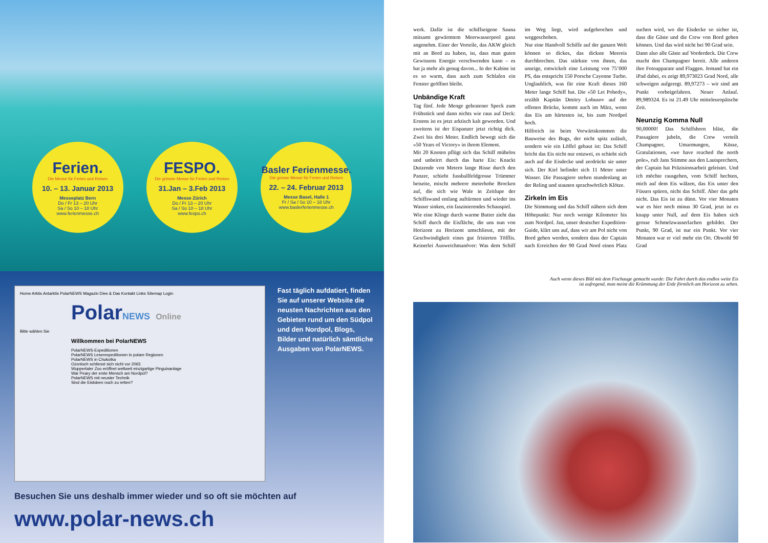Ferien.
Die Messe für Ferien und Reisen
10. – 13. Januar 2013
Messeplatz Bern
Do / Fr 13 – 20 Uhr
Sa / So 10 – 18 Uhr
www.ferienmesse.ch
FESPO.
Die grösste Messe für Ferien und Reisen
31.Jan – 3.Feb 2013
Messe Zürich
Do / Fr 13 – 20 Uhr
Sa / So 10 – 18 Uhr
www.fespo.ch
Basler Ferienmesse.
Die grosse Messe für Ferien und Reisen
22. – 24. Februar 2013
Messe Basel, Halle 1
Fr / Sa / So 10 – 18 Uhr
www.baslerferienmesse.ch
Home Arktis Antarktis PolarNEWS Magazin Dies & Das Kontakt Links Sitemap Login
PolarNEWS Online
Bitte wählen Sie
Willkommen bei PolarNEWS
PolarNEWS-Expeditionen
PolarNEWS Leserexpeditionen in polare Regionen
PolarNEWS in Chukotka
Ozonloch schliesst sich nicht vor 2065
Wuppertaler Zoo eröffnet weltweit einzigartige Pinguinanlage
War Peary der erste Mensch am Nordpol?
PolarNEWS mit neuster Technik
Sind die Eisbären noch zu retten?
Fast täglich aufdatiert, finden Sie auf unserer Website die neusten Nachrichten aus den Gebieten rund um den Südpol und den Nordpol, Blogs, Bilder und natürlich sämtliche Ausgaben von PolarNEWS.
Besuchen Sie uns deshalb immer wieder und so oft sie möchten auf
www.polar-news.ch
werk. Dafür ist die schiffseigene Sauna mitsamt gewärmtem Meerwasserpool ganz angenehm. Einer der Vorteile, das AKW gleich mit an Bord zu haben, ist, dass man guten Gewissens Energie verschwenden kann – es hat ja mehr als genug davon... In der Kabine ist es so warm, dass auch zum Schlafen ein Fenster geöffnet bleibt.
Unbändige Kraft
Tag fünf. Jede Menge gebratener Speck zum Frühstück und dann nichts wie raus auf Deck: Erstens ist es jetzt arktisch kalt geworden. Und zweitens ist der Eispanzer jetzt richtig dick. Zwei bis drei Meter. Endlich bewegt sich die «50 Years of Victory» in ihrem Element.
Mit 20 Knoten pflügt sich das Schiff mühelos und unbeirrt durch das harte Eis: Knackt Dutzende von Metern lange Risse durch den Panzer, schiebt fussballfeldgrosse Trümmer beiseite, mischt mehrere meterhohe Brocken auf, die sich wie Wale in Zeitlupe der Schiffswand entlang auftürmen und wieder ins Wasser sinken, ein faszinierendes Schauspiel.
Wie eine Klinge durch warme Butter zieht das Schiff durch die Eisfläche, die uns nun von Horizont zu Horizont umschliesst, mit der Geschwindigkeit eines gut frisierten Töfflis. Keinerlei Ausweichmanöver: Was dem Schiff im Weg liegt, wird aufgebrochen und weggeschoben.
Nur eine Handvoll Schiffe auf der ganzen Welt können so dickes, das dickste Meereis durchbrechen. Das stärkste von ihnen, das unsrige, entwickelt eine Leistung von 75’000 PS, das entspricht 150 Porsche Cayenne Turbo. Unglaublich, was für eine Kraft dieses 160 Meter lange Schiff hat. Die «50 Let Pobedy», erzählt Kapitän Dmitry Lobusov auf der offenen Brücke, kommt auch im März, wenn das Eis am härtesten ist, bis zum Nordpol hoch.
Hilfreich ist beim Vorwärtskommen die Bauweise des Bugs, der nicht spitz zuläuft, sondern wie ein Löffel gebaut ist: Das Schiff bricht das Eis nicht nur entzwei, es schiebt sich auch auf die Eisdecke und zerdrückt sie unter sich. Der Kiel befindet sich 11 Meter unter Wasser. Die Passagiere stehen stundenlang an der Reling und staunen sprachwörtlich Klötze.
Zirkeln im Eis
Die Stimmung und das Schiff nähern sich dem Höhepunkt: Nur noch wenige Kilometer bis zum Nordpol. Jan, unser deutscher Expedition-Guide, klärt uns auf, dass wir am Pol nicht von Bord gehen werden, sondern dass der Captain nach Erreichen der 90 Grad Nord einen Platz suchen wird, wo die Eisdecke so sicher ist, dass die Gäste und die Crew von Bord gehen können. Und das wird nicht bei 90 Grad sein.
Dann also alle Gäste auf Vorderdeck. Die Crew macht den Champagner bereit. Alle anderen ihre Fotoapparate und Flaggen. Jemand hat ein iPad dabei, es zeigt 89,973023 Grad Nord, alle schweigen aufgeregt. 89,97273 – wir sind am Punkt vorbeigefahren. Neuer Anlauf. 89,989324. Es ist 21.49 Uhr mitteleuropäische Zeit.
Neunzig Komma Null
90,00000! Das Schiffshorn bläst, die Passagiere jubeln, die Crew verteilt Champagner, Umarmungen, Küsse, Gratulationen, «we have reached the north pole», ruft Jans Stimme aus den Lautsprechern, der Captain hat Präzisionsarbeit geleistet. Und ich möchte rausgehen, vom Schiff hechten, mich auf dem Eis wälzen, das Eis unter den Füssen spüren, nicht das Schiff. Aber das geht nicht. Das Eis ist zu dünn. Vor vier Monaten war es hier noch minus 30 Grad, jetzt ist es knapp unter Null, auf dem Eis haben sich grosse Schmelzwasserlachen gebildet. Der Punkt, 90 Grad, ist nur ein Punkt. Vor vier Monaten war er viel mehr ein Ort. Obwohl 90 Grad
Auch wenn dieses Bild mit dem Fischauge gemacht wurde: Die Fahrt durch das endlos weite Eis
ist aufregend, man meint die Krümmung der Erde förmlich am Horizont zu sehen.